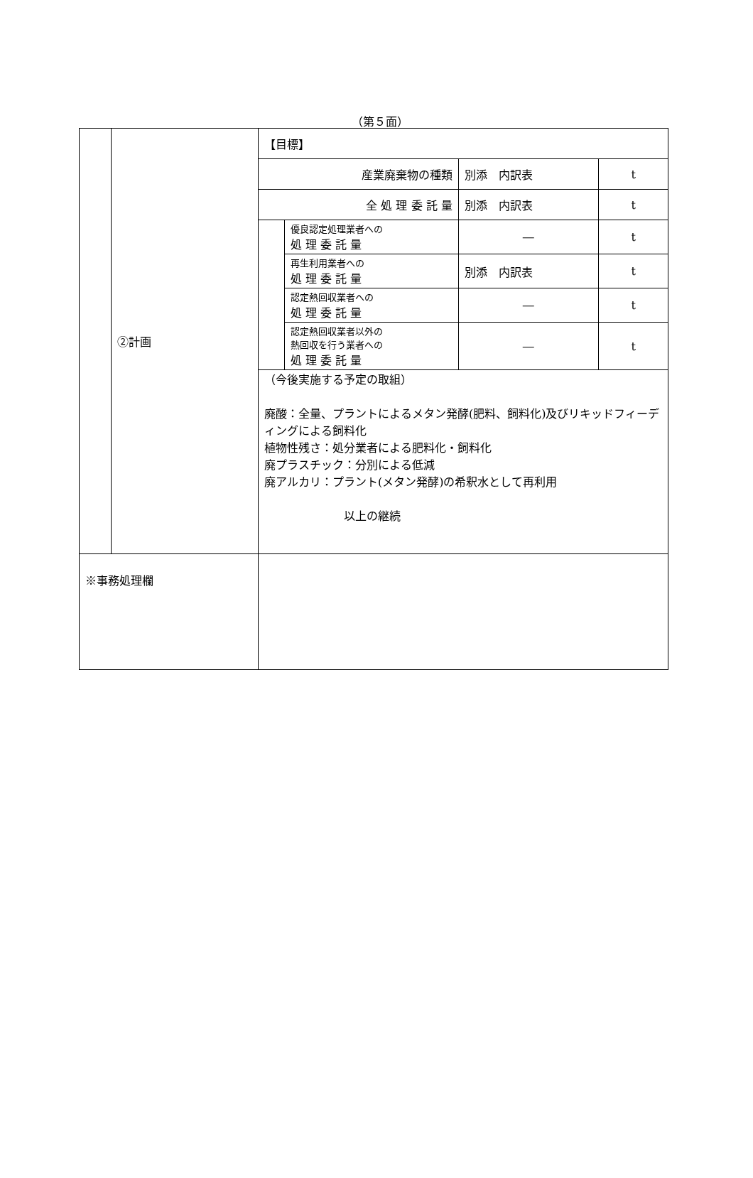（第５面）
| | ②計画 | / 【目標】 / / / / / 産業廃棄物の種類 / / 別添 内訳表 / t / / 全 処 理 委 託 量 / / 別添 内訳表 / t / / / 優良認定処理業者への 処 理 委 託 量 / ― / t / / / 再生利用業者への 処 理 委 託 量 / 別添 内訳表 / t / / / 認定熱回収業者への 処 理 委 託 量 / ― / t / / / 認定熱回収業者以外の 熱回収を行う業者への 処 理 委 託 量 / ― / t / （今後実施する予定の取組） 廃酸：全量、プラントによるメタン発酵(肥料、飼料化)及びリキッドフィーディングによる飼料化 植物性残さ：処分業者による肥料化・飼料化 廃プラスチック：分別による低減 廃アルカリ：プラント(メタン発酵)の希釈水として再利用 以上の継続 |
| ※事務処理欄 | | |